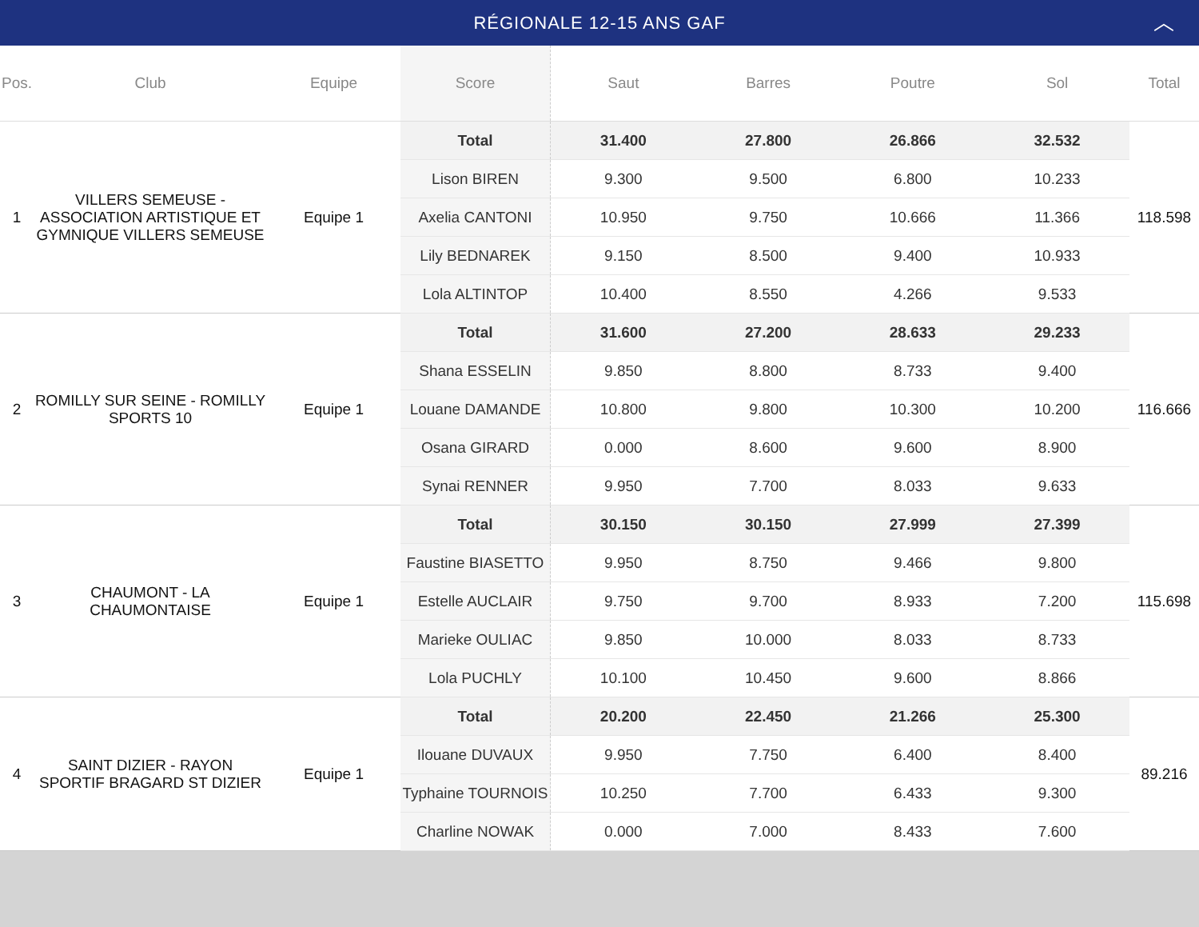RÉGIONALE 12-15 ANS GAF ︿
| Pos. | Club | Equipe | Score | Saut | Barres | Poutre | Sol | Total |
| --- | --- | --- | --- | --- | --- | --- | --- | --- |
| 1 | VILLERS SEMEUSE - ASSOCIATION ARTISTIQUE ET GYMNIQUE VILLERS SEMEUSE | Equipe 1 | Total | 31.400 | 27.800 | 26.866 | 32.532 | 118.598 |
| | | | Lison BIREN | 9.300 | 9.500 | 6.800 | 10.233 | |
| | | | Axelia CANTONI | 10.950 | 9.750 | 10.666 | 11.366 | |
| | | | Lily BEDNAREK | 9.150 | 8.500 | 9.400 | 10.933 | |
| | | | Lola ALTINTOP | 10.400 | 8.550 | 4.266 | 9.533 | |
| 2 | ROMILLY SUR SEINE - ROMILLY SPORTS 10 | Equipe 1 | Total | 31.600 | 27.200 | 28.633 | 29.233 | 116.666 |
| | | | Shana ESSELIN | 9.850 | 8.800 | 8.733 | 9.400 | |
| | | | Louane DAMANDE | 10.800 | 9.800 | 10.300 | 10.200 | |
| | | | Osana GIRARD | 0.000 | 8.600 | 9.600 | 8.900 | |
| | | | Synai RENNER | 9.950 | 7.700 | 8.033 | 9.633 | |
| 3 | CHAUMONT - LA CHAUMONTAISE | Equipe 1 | Total | 30.150 | 30.150 | 27.999 | 27.399 | 115.698 |
| | | | Faustine BIASETTO | 9.950 | 8.750 | 9.466 | 9.800 | |
| | | | Estelle AUCLAIR | 9.750 | 9.700 | 8.933 | 7.200 | |
| | | | Marieke OULIAC | 9.850 | 10.000 | 8.033 | 8.733 | |
| | | | Lola PUCHLY | 10.100 | 10.450 | 9.600 | 8.866 | |
| 4 | SAINT DIZIER - RAYON SPORTIF BRAGARD ST DIZIER | Equipe 1 | Total | 20.200 | 22.450 | 21.266 | 25.300 | 89.216 |
| | | | Ilouane DUVAUX | 9.950 | 7.750 | 6.400 | 8.400 | |
| | | | Typhaine TOURNOIS | 10.250 | 7.700 | 6.433 | 9.300 | |
| | | | Charline NOWAK | 0.000 | 7.000 | 8.433 | 7.600 | |